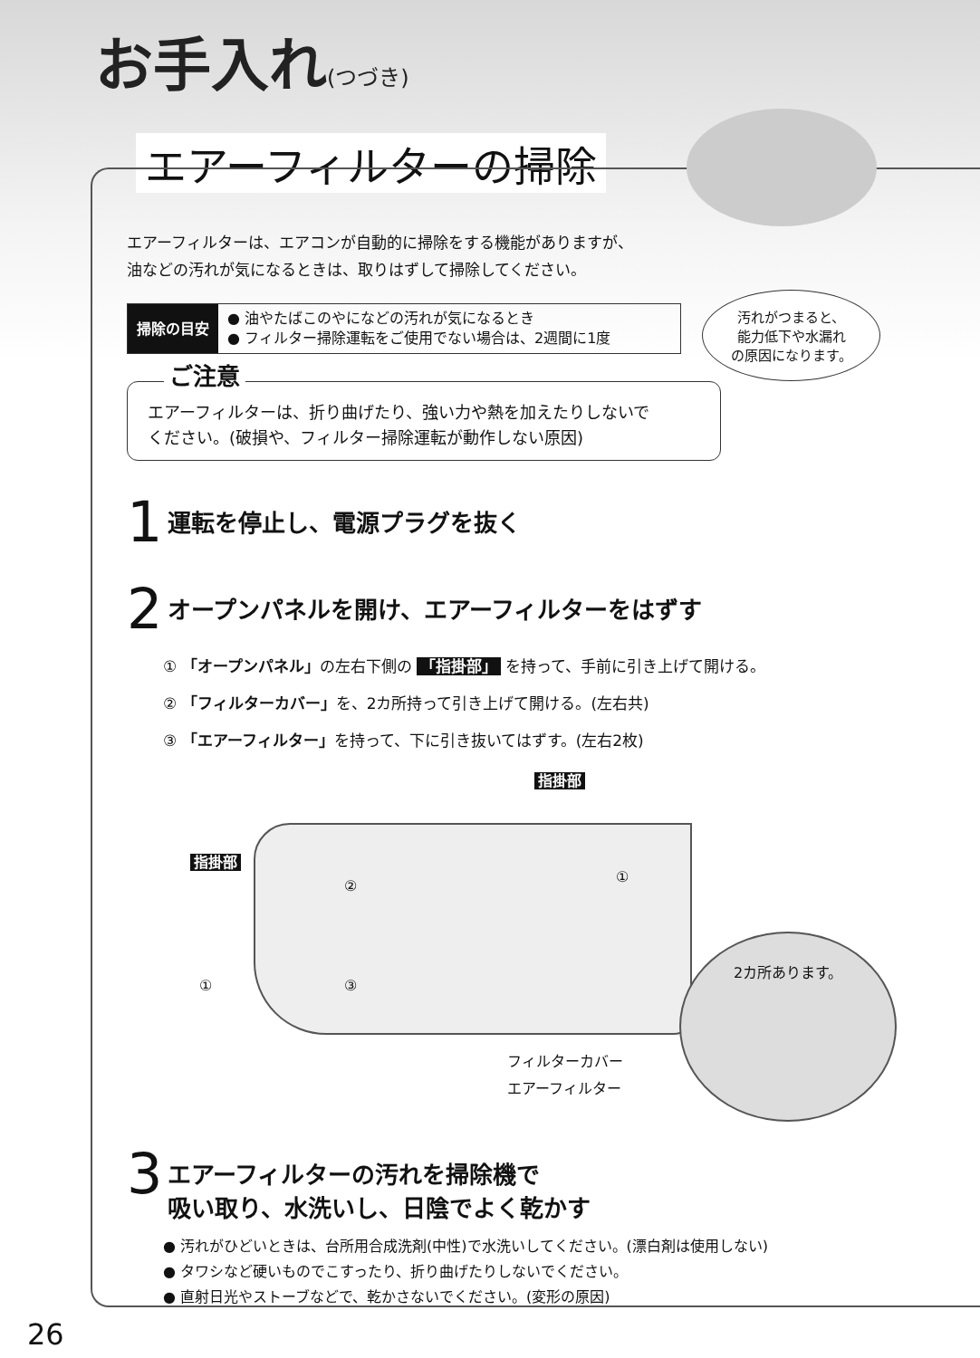お手入れ(つづき)
エアーフィルターの掃除
汚れがつまると、
能力低下や水漏れ
の原因になります。
エアーフィルターは、エアコンが自動的に掃除をする機能がありますが、
油などの汚れが気になるときは、取りはずして掃除してください。
掃除の目安
● 油やたばこのやになどの汚れが気になるとき
● フィルター掃除運転をご使用でない場合は、2週間に1度
ご注意
エアーフィルターは、折り曲げたり、強い力や熱を加えたりしないで
ください。(破損や、フィルター掃除運転が動作しない原因)
1
運転を停止し、電源プラグを抜く
2
オープンパネルを開け、エアーフィルターをはずす
① 「オープンパネル」の左右下側の 「指掛部」 を持って、手前に引き上げて開ける。
② 「フィルターカバー」を、2カ所持って引き上げて開ける。(左右共)
③ 「エアーフィルター」を持って、下に引き抜いてはずす。(左右2枚)
指掛部
指掛部
②
①
① ③
2カ所あります。
フィルターカバー
エアーフィルター
3
エアーフィルターの汚れを掃除機で
吸い取り、水洗いし、日陰でよく乾かす
● 汚れがひどいときは、台所用合成洗剤(中性)で水洗いしてください。(漂白剤は使用しない)
● タワシなど硬いものでこすったり、折り曲げたりしないでください。
● 直射日光やストーブなどで、乾かさないでください。(変形の原因)
26